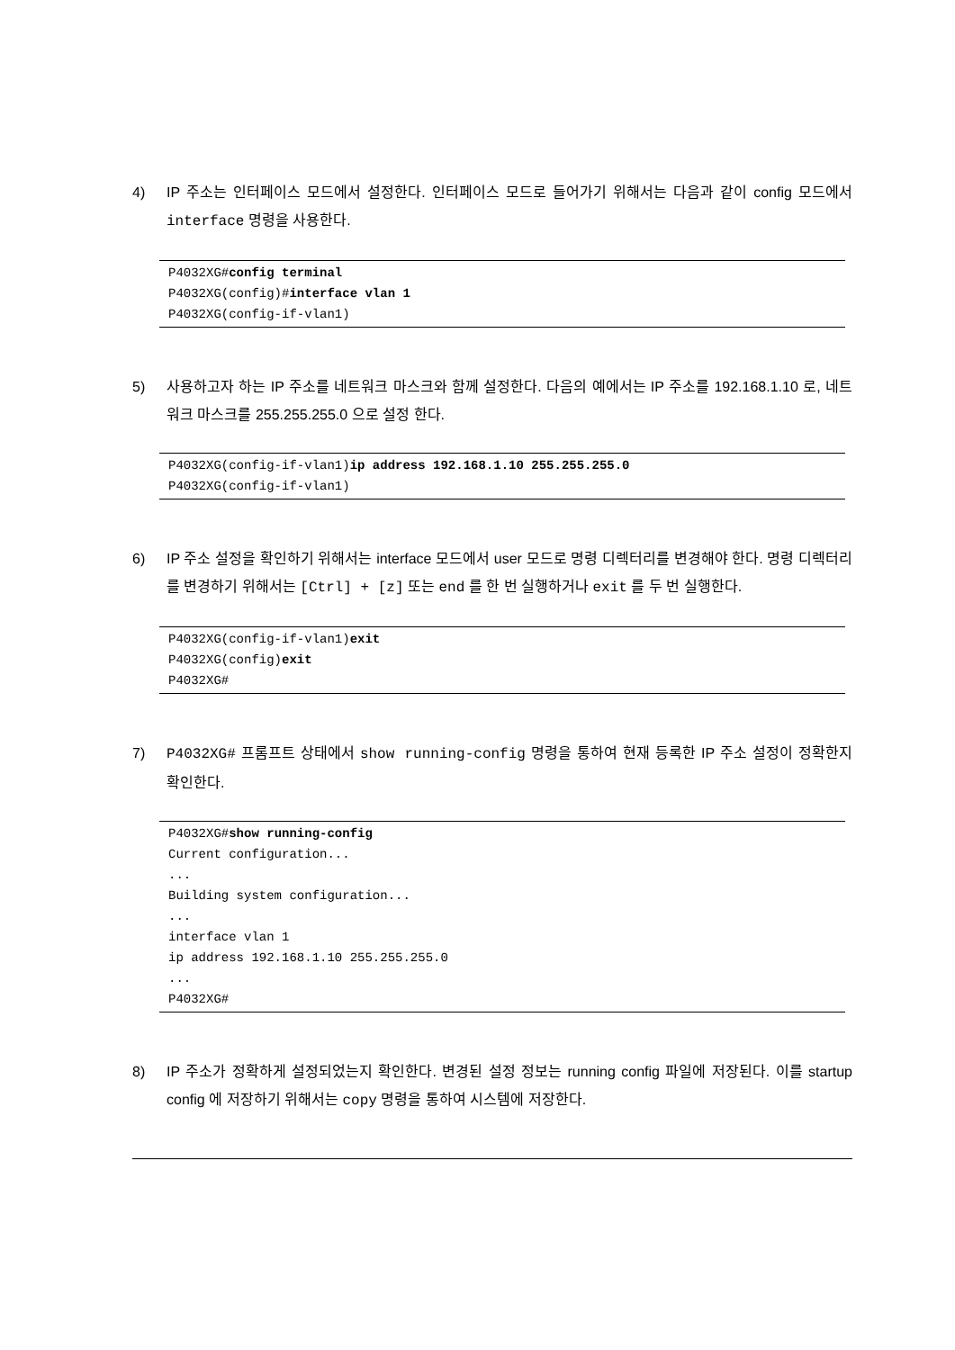4) IP 주소는 인터페이스 모드에서 설정한다. 인터페이스 모드로 들어가기 위해서는 다음과 같이 config 모드에서 interface 명령을 사용한다.
P4032XG#config terminal
P4032XG(config)#interface vlan 1
P4032XG(config-if-vlan1)
5) 사용하고자 하는 IP 주소를 네트워크 마스크와 함께 설정한다. 다음의 예에서는 IP 주소를 192.168.1.10 로, 네트워크 마스크를 255.255.255.0 으로 설정 한다.
P4032XG(config-if-vlan1)ip address 192.168.1.10 255.255.255.0
P4032XG(config-if-vlan1)
6) IP 주소 설정을 확인하기 위해서는 interface 모드에서 user 모드로 명령 디렉터리를 변경해야 한다. 명령 디렉터리를 변경하기 위해서는 [Ctrl] + [z] 또는 end 를 한 번 실행하거나 exit 를 두 번 실행한다.
P4032XG(config-if-vlan1)exit
P4032XG(config)exit
P4032XG#
7) P4032XG# 프롬프트 상태에서 show running-config 명령을 통하여 현재 등록한 IP 주소 설정이 정확한지 확인한다.
P4032XG#show running-config
Current configuration...
...
Building system configuration...
...
interface vlan 1
ip address 192.168.1.10 255.255.255.0
...
P4032XG#
8) IP 주소가 정확하게 설정되었는지 확인한다. 변경된 설정 정보는 running config 파일에 저장된다. 이를 startup config 에 저장하기 위해서는 copy 명령을 통하여 시스템에 저장한다.